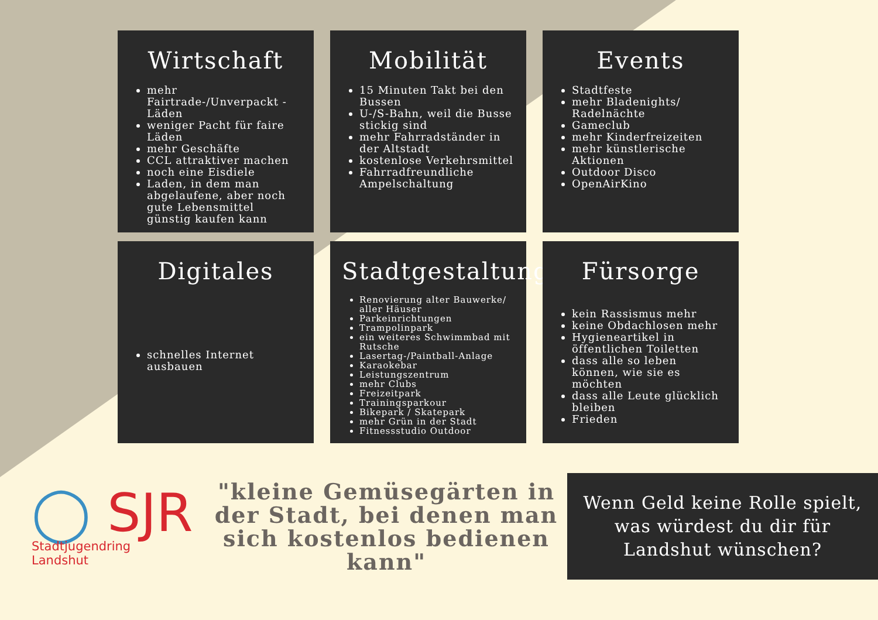Wirtschaft
mehr Fairtrade-/Unverpackt - Läden
weniger Pacht für faire Läden
mehr Geschäfte
CCL attraktiver machen
noch eine Eisdiele
Laden, in dem man abgelaufene, aber noch gute Lebensmittel günstig kaufen kann
Mobilität
15 Minuten Takt bei den Bussen
U-/S-Bahn, weil die Busse stickig sind
mehr Fahrradständer in der Altstadt
kostenlose Verkehrsmittel
Fahrradfreundliche Ampelschaltung
Events
Stadtfeste
mehr Bladenights/ Radelnächte
Gameclub
mehr Kinderfreizeiten
mehr künstlerische Aktionen
Outdoor Disco
OpenAirKino
Digitales
schnelles Internet ausbauen
Stadtgestaltung
Renovierung alter Bauwerke/ aller Häuser
Parkeinrichtungen
Trampolinpark
ein weiteres Schwimmbad mit Rutsche
Lasertag-/Paintball-Anlage
Karaokebar
Leistungszentrum
mehr Clubs
Freizeitpark
Trainingsparkour
Bikepark / Skatepark
mehr Grün in der Stadt
Fitnessstudio Outdoor
Fürsorge
kein Rassismus mehr
keine Obdachlosen mehr
Hygieneartikel in öffentlichen Toiletten
dass alle so leben können, wie sie es möchten
dass alle Leute glücklich bleiben
Frieden
◯ SJR
Stadtjugendring
Landshut
"kleine Gemüsegärten in der Stadt, bei denen man sich kostenlos bedienen kann"
Wenn Geld keine Rolle spielt,
was würdest du dir für
Landshut wünschen?